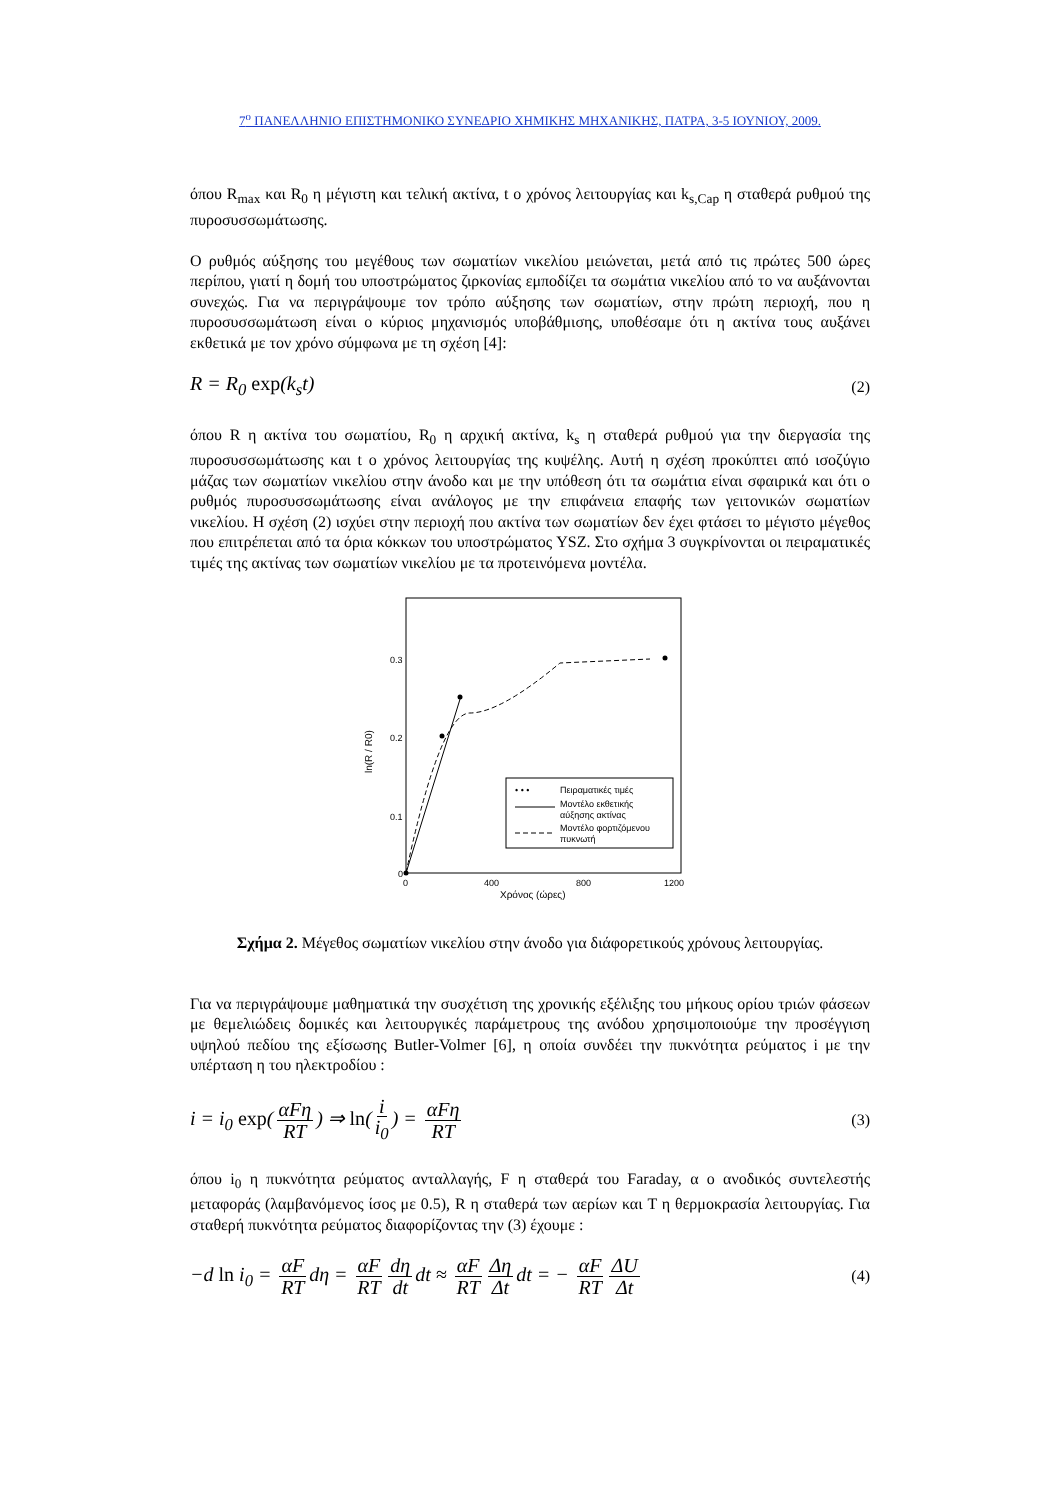7<sup>ο</sup> ΠΑΝΕΛΛΗΝΙΟ ΕΠΙΣΤΗΜΟΝΙΚΟ ΣΥΝΕΔΡΙΟ ΧΗΜΙΚΗΣ ΜΗΧΑΝΙΚΗΣ, ΠΑΤΡΑ, 3-5 ΙΟΥΝΙΟΥ, 2009.
όπου R<sub>max</sub> και R<sub>0</sub> η μέγιστη και τελική ακτίνα, t ο χρόνος λειτουργίας και k<sub>s,Cap</sub> η σταθερά ρυθμού της πυροσυσσωμάτωσης.
Ο ρυθμός αύξησης του μεγέθους των σωματίων νικελίου μειώνεται, μετά από τις πρώτες 500 ώρες περίπου, γιατί η δομή του υποστρώματος ζιρκονίας εμποδίζει τα σωμάτια νικελίου από το να αυξάνονται συνεχώς. Για να περιγράψουμε τον τρόπο αύξησης των σωματίων, στην πρώτη περιοχή, που η πυροσυσσωμάτωση είναι ο κύριος μηχανισμός υποβάθμισης, υποθέσαμε ότι η ακτίνα τους αυξάνει εκθετικά με τον χρόνο σύμφωνα με τη σχέση [4]:
R = R<sub>0</sub> exp(k<sub>s</sub>t) (2)
όπου R η ακτίνα του σωματίου, R<sub>0</sub> η αρχική ακτίνα, k<sub>s</sub> η σταθερά ρυθμού για την διεργασία της πυροσυσσωμάτωσης και t ο χρόνος λειτουργίας της κυψέλης. Αυτή η σχέση προκύπτει από ισοζύγιο μάζας των σωματίων νικελίου στην άνοδο και με την υπόθεση ότι τα σωμάτια είναι σφαιρικά και ότι ο ρυθμός πυροσυσσωμάτωσης είναι ανάλογος με την επιφάνεια επαφής των γειτονικών σωματίων νικελίου. Η σχέση (2) ισχύει στην περιοχή που ακτίνα των σωματίων δεν έχει φτάσει το μέγιστο μέγεθος που επιτρέπεται από τα όρια κόκκων του υποστρώματος YSZ. Στο σχήμα 3 συγκρίνονται οι πειραματικές τιμές της ακτίνας των σωματίων νικελίου με τα προτεινόμενα μοντέλα.
0.3
0.2
0.1
0
0
400
800
1200
Χρόνος (ώρες)
ln(R / R0)
• • •
Πειραματικές τιμές
Μοντέλο εκθετικής
αύξησης ακτίνας
Μοντέλο φορτιζόμενου
πυκνωτή
Σχήμα 2. Μέγεθος σωματίων νικελίου στην άνοδο για διάφορετικούς χρόνους λειτουργίας.
Για να περιγράψουμε μαθηματικά την συσχέτιση της χρονικής εξέλιξης του μήκους ορίου τριών φάσεων με θεμελιώδεις δομικές και λειτουργικές παράμετρους της ανόδου χρησιμοποιούμε την προσέγγιση υψηλού πεδίου της εξίσωσης Butler-Volmer [6], η οποία συνδέει την πυκνότητα ρεύματος i με την υπέρταση η του ηλεκτροδίου :
i = i<sub>0</sub> exp(αFη RT) ⇒ ln(i i<sub>0</sub>) = αFη RT (3)
όπου i<sub>0</sub> η πυκνότητα ρεύματος ανταλλαγής, F η σταθερά του Faraday, α ο ανοδικός συντελεστής μεταφοράς (λαμβανόμενος ίσος με 0.5), R η σταθερά των αερίων και T η θερμοκρασία λειτουργίας. Για σταθερή πυκνότητα ρεύματος διαφορίζοντας την (3) έχουμε :
−d ln i<sub>0</sub> = αF RT dη = αF RT dη dt dt ≈ αF RT Δη Δt dt = − αF RT ΔU Δt (4)